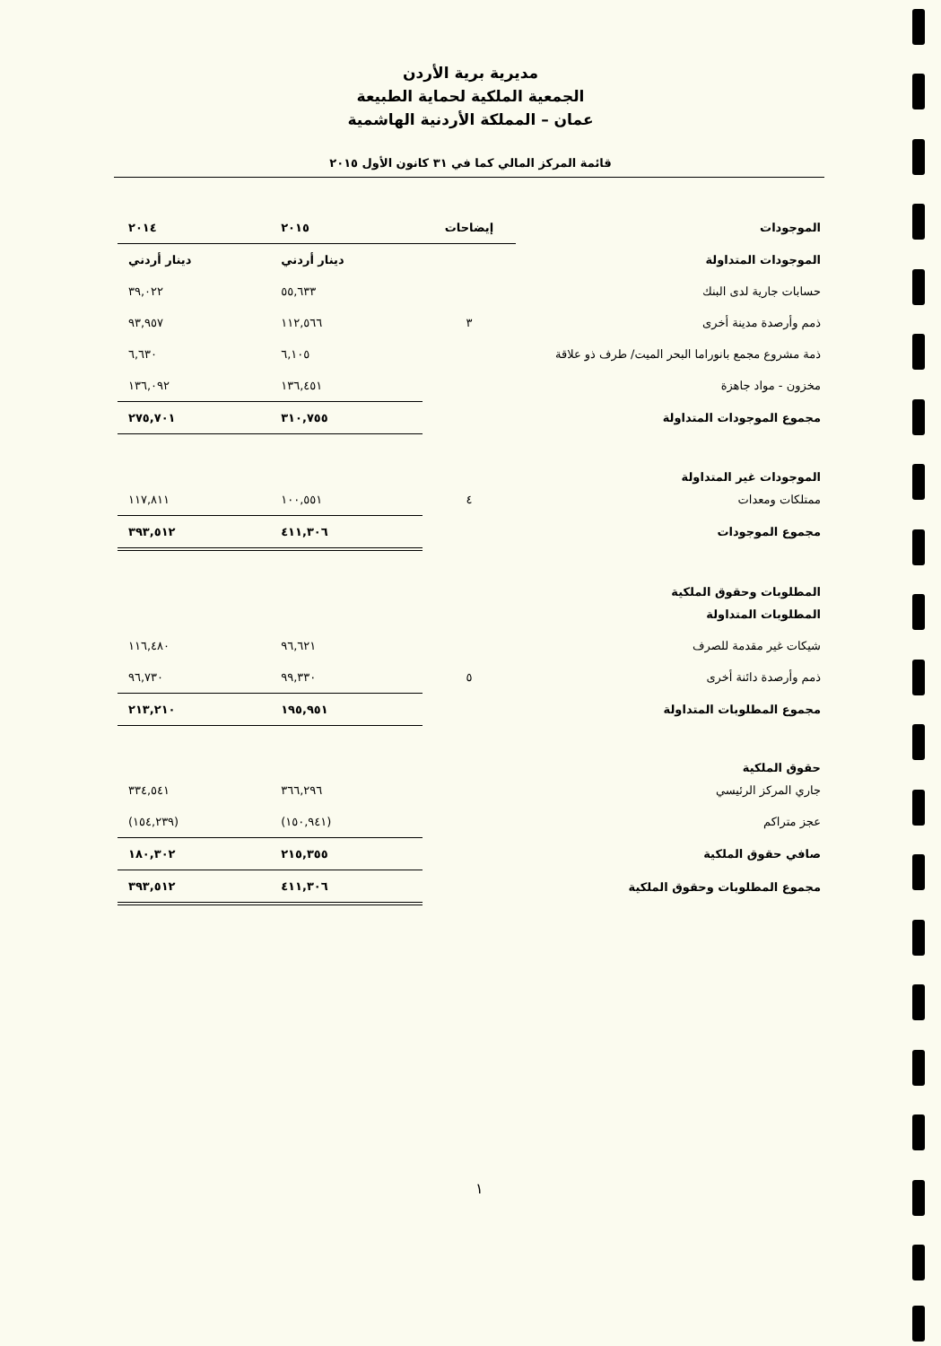مديرية برية الأردن
الجمعية الملكية لحماية الطبيعة
عمان – المملكة الأردنية الهاشمية
قائمة المركز المالي كما في ٣١ كانون الأول ٢٠١٥
| الموجودات | إيضاحات | ٢٠١٥ | ٢٠١٤ |
| --- | --- | --- | --- |
| الموجودات المتداولة | | دينار أردني | دينار أردني |
| حسابات جارية لدى البنك | | ٥٥,٦٣٣ | ٣٩,٠٢٢ |
| ذمم وأرصدة مدينة أخرى | ٣ | ١١٢,٥٦٦ | ٩٣,٩٥٧ |
| ذمة مشروع مجمع بانوراما البحر الميت/ طرف ذو علاقة | | ٦,١٠٥ | ٦,٦٣٠ |
| مخزون - مواد جاهزة | | ١٣٦,٤٥١ | ١٣٦,٠٩٢ |
| مجموع الموجودات المتداولة | | ٣١٠,٧٥٥ | ٢٧٥,٧٠١ |
| الموجودات غير المتداولة | | | |
| ممتلكات ومعدات | ٤ | ١٠٠,٥٥١ | ١١٧,٨١١ |
| مجموع الموجودات | | ٤١١,٣٠٦ | ٣٩٣,٥١٢ |
| المطلوبات وحقوق الملكية | | | |
| المطلوبات المتداولة | | | |
| شيكات غير مقدمة للصرف | | ٩٦,٦٢١ | ١١٦,٤٨٠ |
| ذمم وأرصدة دائنة أخرى | ٥ | ٩٩,٣٣٠ | ٩٦,٧٣٠ |
| مجموع المطلوبات المتداولة | | ١٩٥,٩٥١ | ٢١٣,٢١٠ |
| حقوق الملكية | | | |
| جاري المركز الرئيسي | | ٣٦٦,٢٩٦ | ٣٣٤,٥٤١ |
| عجز متراكم | | (١٥٠,٩٤١) | (١٥٤,٢٣٩) |
| صافي حقوق الملكية | | ٢١٥,٣٥٥ | ١٨٠,٣٠٢ |
| مجموع المطلوبات وحقوق الملكية | | ٤١١,٣٠٦ | ٣٩٣,٥١٢ |
١